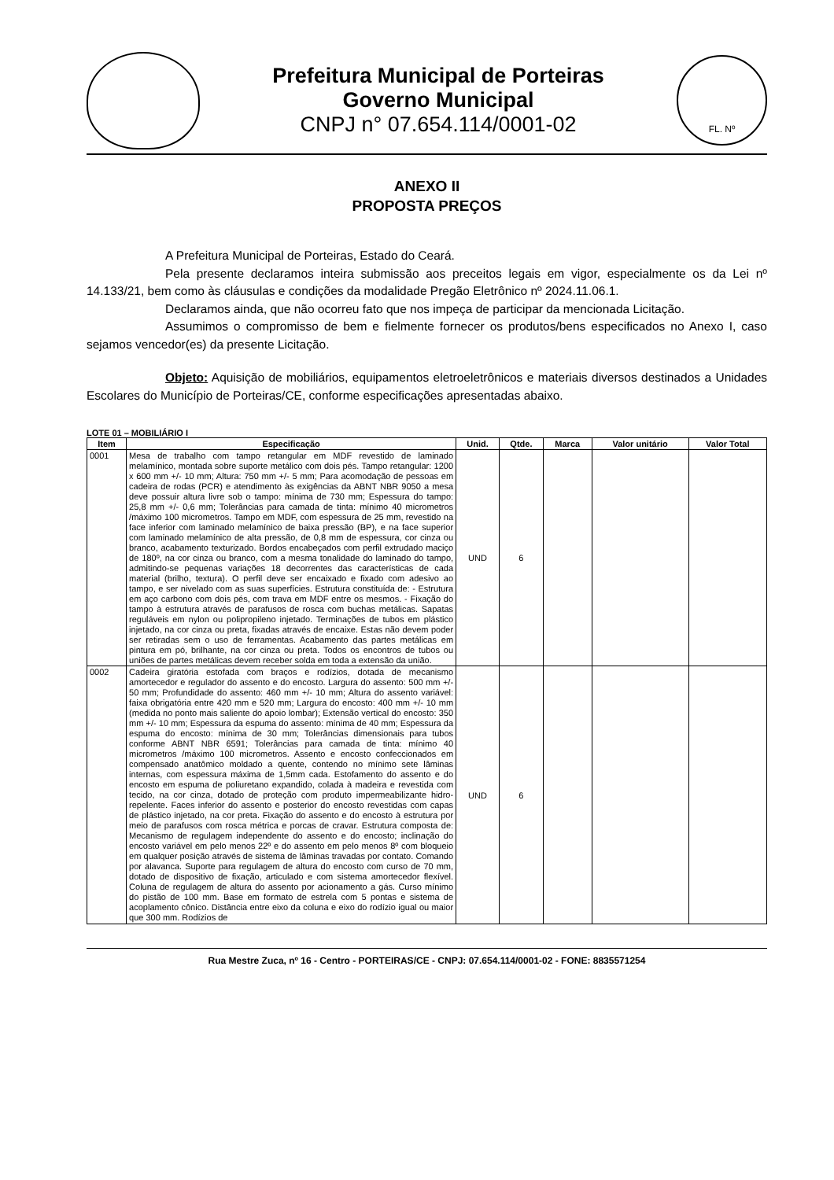Prefeitura Municipal de Porteiras
Governo Municipal
CNPJ n° 07.654.114/0001-02
FL. Nº
ANEXO II
PROPOSTA PREÇOS
A Prefeitura Municipal de Porteiras, Estado do Ceará.
Pela presente declaramos inteira submissão aos preceitos legais em vigor, especialmente os da Lei nº 14.133/21, bem como às cláusulas e condições da modalidade Pregão Eletrônico nº 2024.11.06.1.
Declaramos ainda, que não ocorreu fato que nos impeça de participar da mencionada Licitação.
Assumimos o compromisso de bem e fielmente fornecer os produtos/bens especificados no Anexo I, caso sejamos vencedor(es) da presente Licitação.
Objeto: Aquisição de mobiliários, equipamentos eletroeletrônicos e materiais diversos destinados a Unidades Escolares do Município de Porteiras/CE, conforme especificações apresentadas abaixo.
LOTE 01 – MOBILIÁRIO I
| Item | Especificação | Unid. | Qtde. | Marca | Valor unitário | Valor Total |
| --- | --- | --- | --- | --- | --- | --- |
| 0001 | Mesa de trabalho com tampo retangular em MDF revestido de laminado melamínico, montada sobre suporte metálico com dois pés. Tampo retangular: 1200 x 600 mm +/- 10 mm; Altura: 750 mm +/- 5 mm; Para acomodação de pessoas em cadeira de rodas (PCR) e atendimento às exigências da ABNT NBR 9050 a mesa deve possuir altura livre sob o tampo: mínima de 730 mm; Espessura do tampo: 25,8 mm +/- 0,6 mm; Tolerâncias para camada de tinta: mínimo 40 micrometros /máximo 100 micrometros. Tampo em MDF, com espessura de 25 mm, revestido na face inferior com laminado melamínico de baixa pressão (BP), e na face superior com laminado melamínico de alta pressão, de 0,8 mm de espessura, cor cinza ou branco, acabamento texturizado. Bordos encabeçados com perfil extrudado maciço de 180º, na cor cinza ou branco, com a mesma tonalidade do laminado do tampo, admitindo-se pequenas variações 18 decorrentes das características de cada material (brilho, textura). O perfil deve ser encaixado e fixado com adesivo ao tampo, e ser nivelado com as suas superfícies. Estrutura constituída de: - Estrutura em aço carbono com dois pés, com trava em MDF entre os mesmos. - Fixação do tampo à estrutura através de parafusos de rosca com buchas metálicas. Sapatas reguláveis em nylon ou polipropileno injetado. Terminações de tubos em plástico injetado, na cor cinza ou preta, fixadas através de encaixe. Estas não devem poder ser retiradas sem o uso de ferramentas. Acabamento das partes metálicas em pintura em pó, brilhante, na cor cinza ou preta. Todos os encontros de tubos ou uniões de partes metálicas devem receber solda em toda a extensão da união. | UND | 6 | | | |
| 0002 | Cadeira giratória estofada com braços e rodízios, dotada de mecanismo amortecedor e regulador do assento e do encosto. Largura do assento: 500 mm +/- 50 mm; Profundidade do assento: 460 mm +/- 10 mm; Altura do assento variável: faixa obrigatória entre 420 mm e 520 mm; Largura do encosto: 400 mm +/- 10 mm (medida no ponto mais saliente do apoio lombar); Extensão vertical do encosto: 350 mm +/- 10 mm; Espessura da espuma do assento: mínima de 40 mm; Espessura da espuma do encosto: mínima de 30 mm; Tolerâncias dimensionais para tubos conforme ABNT NBR 6591; Tolerâncias para camada de tinta: mínimo 40 micrometros /máximo 100 micrometros. Assento e encosto confeccionados em compensado anatômico moldado a quente, contendo no mínimo sete lâminas internas, com espessura máxima de 1,5mm cada. Estofamento do assento e do encosto em espuma de poliuretano expandido, colada à madeira e revestida com tecido, na cor cinza, dotado de proteção com produto impermeabilizante hidro-repelente. Faces inferior do assento e posterior do encosto revestidas com capas de plástico injetado, na cor preta. Fixação do assento e do encosto à estrutura por meio de parafusos com rosca métrica e porcas de cravar. Estrutura composta de: Mecanismo de regulagem independente do assento e do encosto; inclinação do encosto variável em pelo menos 22º e do assento em pelo menos 8º com bloqueio em qualquer posição através de sistema de lâminas travadas por contato. Comando por alavanca. Suporte para regulagem de altura do encosto com curso de 70 mm, dotado de dispositivo de fixação, articulado e com sistema amortecedor flexível. Coluna de regulagem de altura do assento por acionamento a gás. Curso mínimo do pistão de 100 mm. Base em formato de estrela com 5 pontas e sistema de acoplamento cônico. Distância entre eixo da coluna e eixo do rodízio igual ou maior que 300 mm. Rodízios de | UND | 6 | | | |
Rua Mestre Zuca, nº 16 - Centro - PORTEIRAS/CE - CNPJ: 07.654.114/0001-02 - FONE: 8835571254